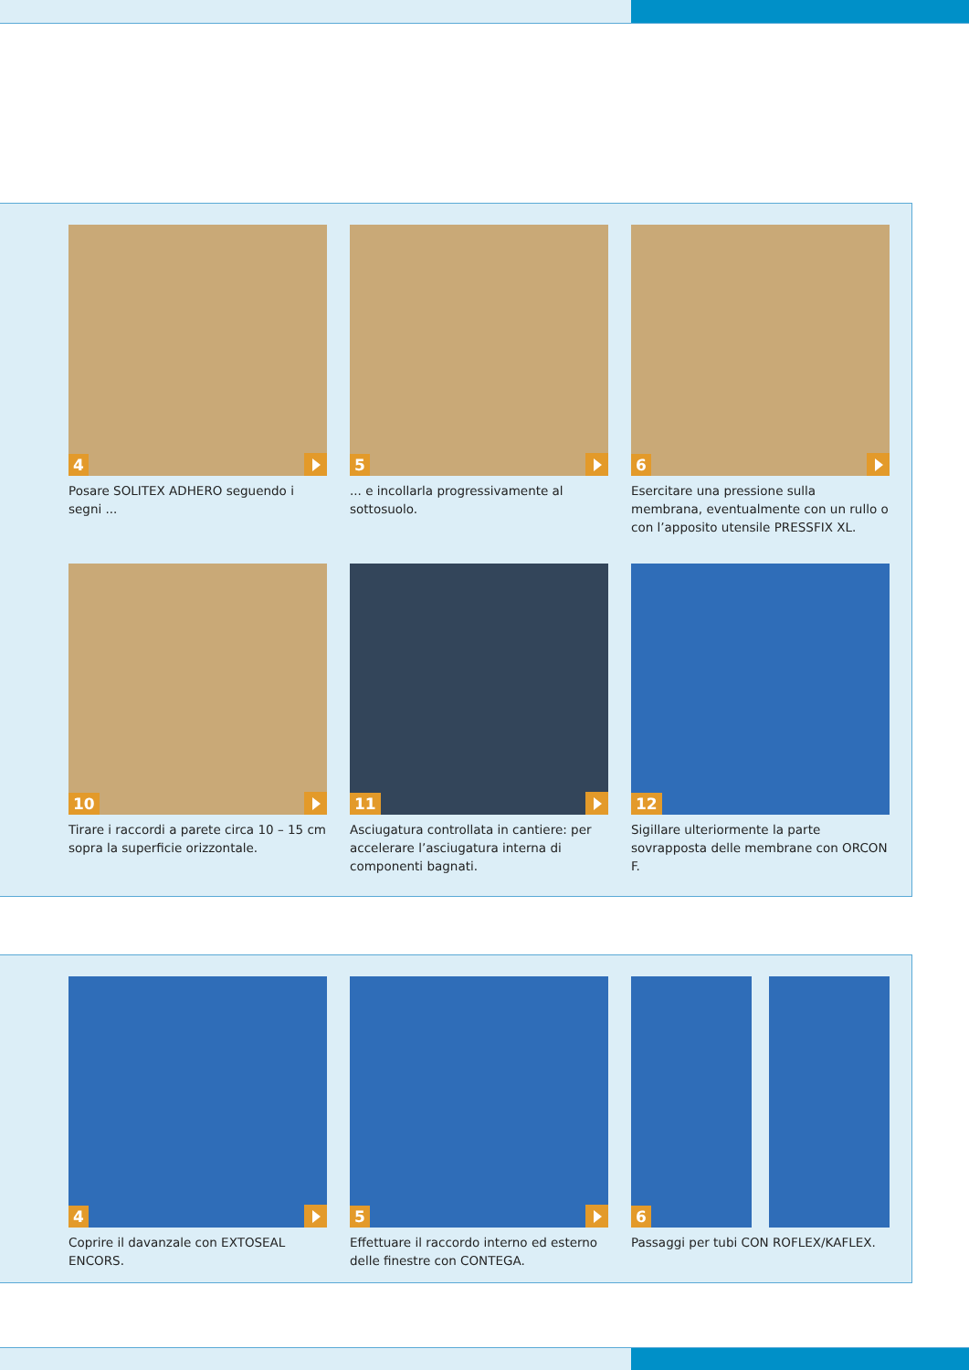4
Posare SOLITEX ADHERO seguendo i segni ...
5
... e incollarla progressivamente al sottosuolo.
6
Esercitare una pressione sulla membrana, eventualmente con un rullo o con l’apposito utensile PRESSFIX XL.
10
Tirare i raccordi a parete circa 10 – 15 cm sopra la superficie orizzontale.
11
Asciugatura controllata in cantiere: per accelerare l’asciugatura interna di componenti bagnati.
12
Sigillare ulteriormente la parte sovrapposta delle membrane con ORCON F.
4
Coprire il davanzale con EXTOSEAL ENCORS.
5
Effettuare il raccordo interno ed esterno delle finestre con CONTEGA.
6
Passaggi per tubi CON ROFLEX/KAFLEX.